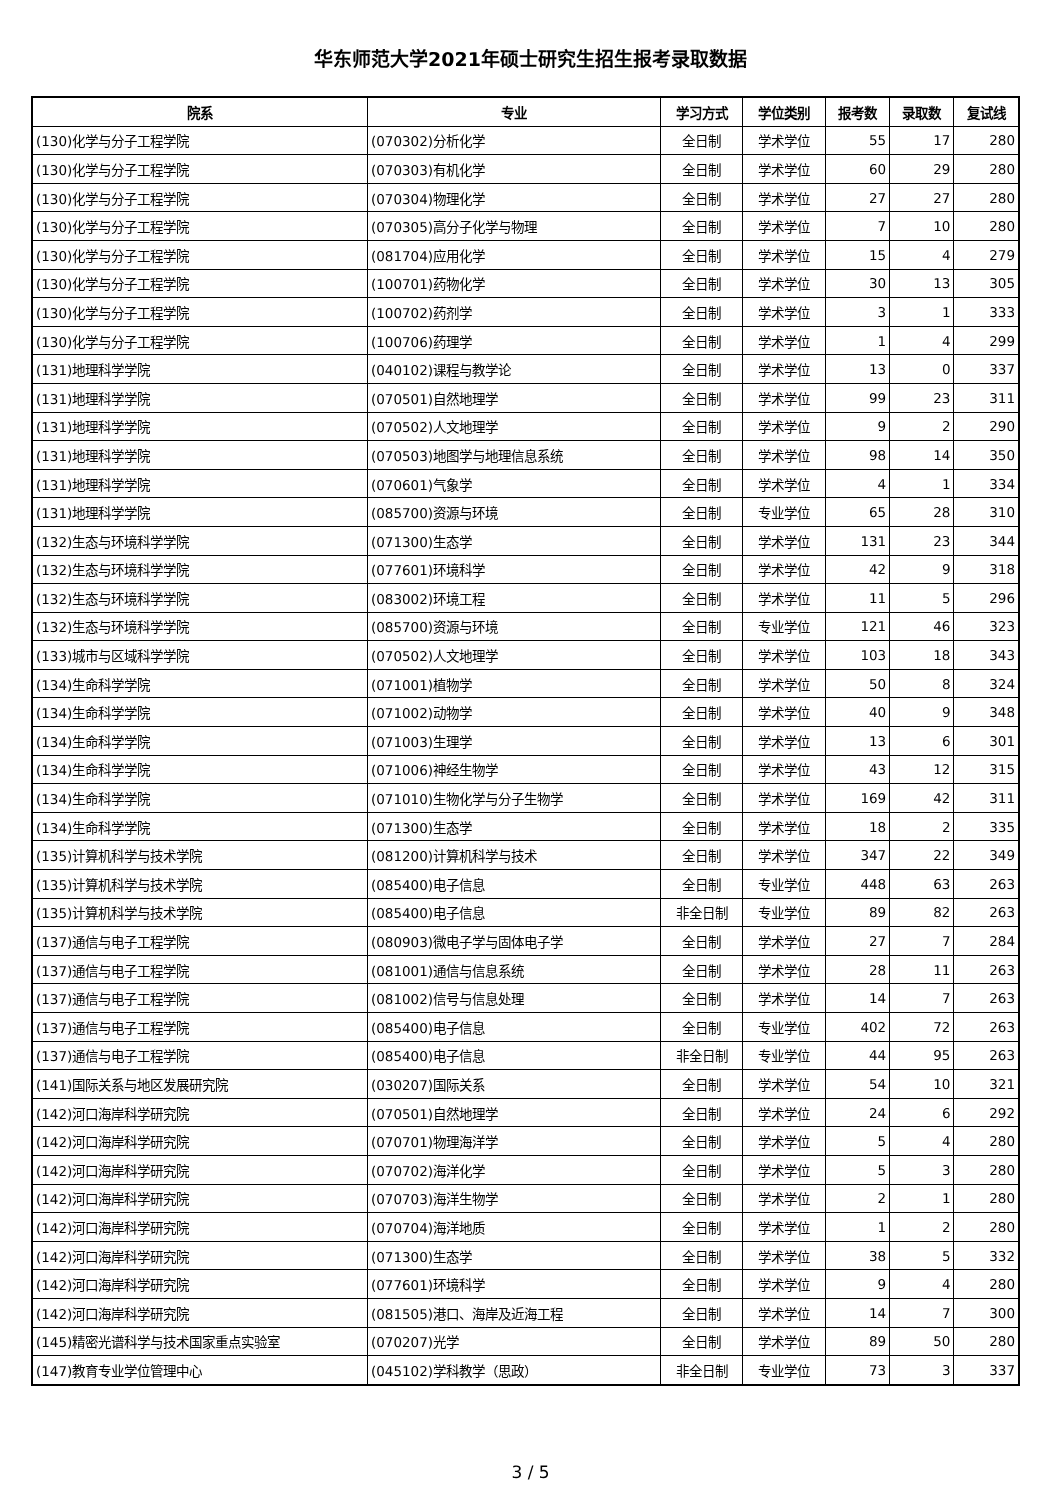华东师范大学2021年硕士研究生招生报考录取数据
| 院系 | 专业 | 学习方式 | 学位类别 | 报考数 | 录取数 | 复试线 |
| --- | --- | --- | --- | --- | --- | --- |
| (130)化学与分子工程学院 | (070302)分析化学 | 全日制 | 学术学位 | 55 | 17 | 280 |
| (130)化学与分子工程学院 | (070303)有机化学 | 全日制 | 学术学位 | 60 | 29 | 280 |
| (130)化学与分子工程学院 | (070304)物理化学 | 全日制 | 学术学位 | 27 | 27 | 280 |
| (130)化学与分子工程学院 | (070305)高分子化学与物理 | 全日制 | 学术学位 | 7 | 10 | 280 |
| (130)化学与分子工程学院 | (081704)应用化学 | 全日制 | 学术学位 | 15 | 4 | 279 |
| (130)化学与分子工程学院 | (100701)药物化学 | 全日制 | 学术学位 | 30 | 13 | 305 |
| (130)化学与分子工程学院 | (100702)药剂学 | 全日制 | 学术学位 | 3 | 1 | 333 |
| (130)化学与分子工程学院 | (100706)药理学 | 全日制 | 学术学位 | 1 | 4 | 299 |
| (131)地理科学学院 | (040102)课程与教学论 | 全日制 | 学术学位 | 13 | 0 | 337 |
| (131)地理科学学院 | (070501)自然地理学 | 全日制 | 学术学位 | 99 | 23 | 311 |
| (131)地理科学学院 | (070502)人文地理学 | 全日制 | 学术学位 | 9 | 2 | 290 |
| (131)地理科学学院 | (070503)地图学与地理信息系统 | 全日制 | 学术学位 | 98 | 14 | 350 |
| (131)地理科学学院 | (070601)气象学 | 全日制 | 学术学位 | 4 | 1 | 334 |
| (131)地理科学学院 | (085700)资源与环境 | 全日制 | 专业学位 | 65 | 28 | 310 |
| (132)生态与环境科学学院 | (071300)生态学 | 全日制 | 学术学位 | 131 | 23 | 344 |
| (132)生态与环境科学学院 | (077601)环境科学 | 全日制 | 学术学位 | 42 | 9 | 318 |
| (132)生态与环境科学学院 | (083002)环境工程 | 全日制 | 学术学位 | 11 | 5 | 296 |
| (132)生态与环境科学学院 | (085700)资源与环境 | 全日制 | 专业学位 | 121 | 46 | 323 |
| (133)城市与区域科学学院 | (070502)人文地理学 | 全日制 | 学术学位 | 103 | 18 | 343 |
| (134)生命科学学院 | (071001)植物学 | 全日制 | 学术学位 | 50 | 8 | 324 |
| (134)生命科学学院 | (071002)动物学 | 全日制 | 学术学位 | 40 | 9 | 348 |
| (134)生命科学学院 | (071003)生理学 | 全日制 | 学术学位 | 13 | 6 | 301 |
| (134)生命科学学院 | (071006)神经生物学 | 全日制 | 学术学位 | 43 | 12 | 315 |
| (134)生命科学学院 | (071010)生物化学与分子生物学 | 全日制 | 学术学位 | 169 | 42 | 311 |
| (134)生命科学学院 | (071300)生态学 | 全日制 | 学术学位 | 18 | 2 | 335 |
| (135)计算机科学与技术学院 | (081200)计算机科学与技术 | 全日制 | 学术学位 | 347 | 22 | 349 |
| (135)计算机科学与技术学院 | (085400)电子信息 | 全日制 | 专业学位 | 448 | 63 | 263 |
| (135)计算机科学与技术学院 | (085400)电子信息 | 非全日制 | 专业学位 | 89 | 82 | 263 |
| (137)通信与电子工程学院 | (080903)微电子学与固体电子学 | 全日制 | 学术学位 | 27 | 7 | 284 |
| (137)通信与电子工程学院 | (081001)通信与信息系统 | 全日制 | 学术学位 | 28 | 11 | 263 |
| (137)通信与电子工程学院 | (081002)信号与信息处理 | 全日制 | 学术学位 | 14 | 7 | 263 |
| (137)通信与电子工程学院 | (085400)电子信息 | 全日制 | 专业学位 | 402 | 72 | 263 |
| (137)通信与电子工程学院 | (085400)电子信息 | 非全日制 | 专业学位 | 44 | 95 | 263 |
| (141)国际关系与地区发展研究院 | (030207)国际关系 | 全日制 | 学术学位 | 54 | 10 | 321 |
| (142)河口海岸科学研究院 | (070501)自然地理学 | 全日制 | 学术学位 | 24 | 6 | 292 |
| (142)河口海岸科学研究院 | (070701)物理海洋学 | 全日制 | 学术学位 | 5 | 4 | 280 |
| (142)河口海岸科学研究院 | (070702)海洋化学 | 全日制 | 学术学位 | 5 | 3 | 280 |
| (142)河口海岸科学研究院 | (070703)海洋生物学 | 全日制 | 学术学位 | 2 | 1 | 280 |
| (142)河口海岸科学研究院 | (070704)海洋地质 | 全日制 | 学术学位 | 1 | 2 | 280 |
| (142)河口海岸科学研究院 | (071300)生态学 | 全日制 | 学术学位 | 38 | 5 | 332 |
| (142)河口海岸科学研究院 | (077601)环境科学 | 全日制 | 学术学位 | 9 | 4 | 280 |
| (142)河口海岸科学研究院 | (081505)港口、海岸及近海工程 | 全日制 | 学术学位 | 14 | 7 | 300 |
| (145)精密光谱科学与技术国家重点实验室 | (070207)光学 | 全日制 | 学术学位 | 89 | 50 | 280 |
| (147)教育专业学位管理中心 | (045102)学科教学（思政） | 非全日制 | 专业学位 | 73 | 3 | 337 |
3 / 5